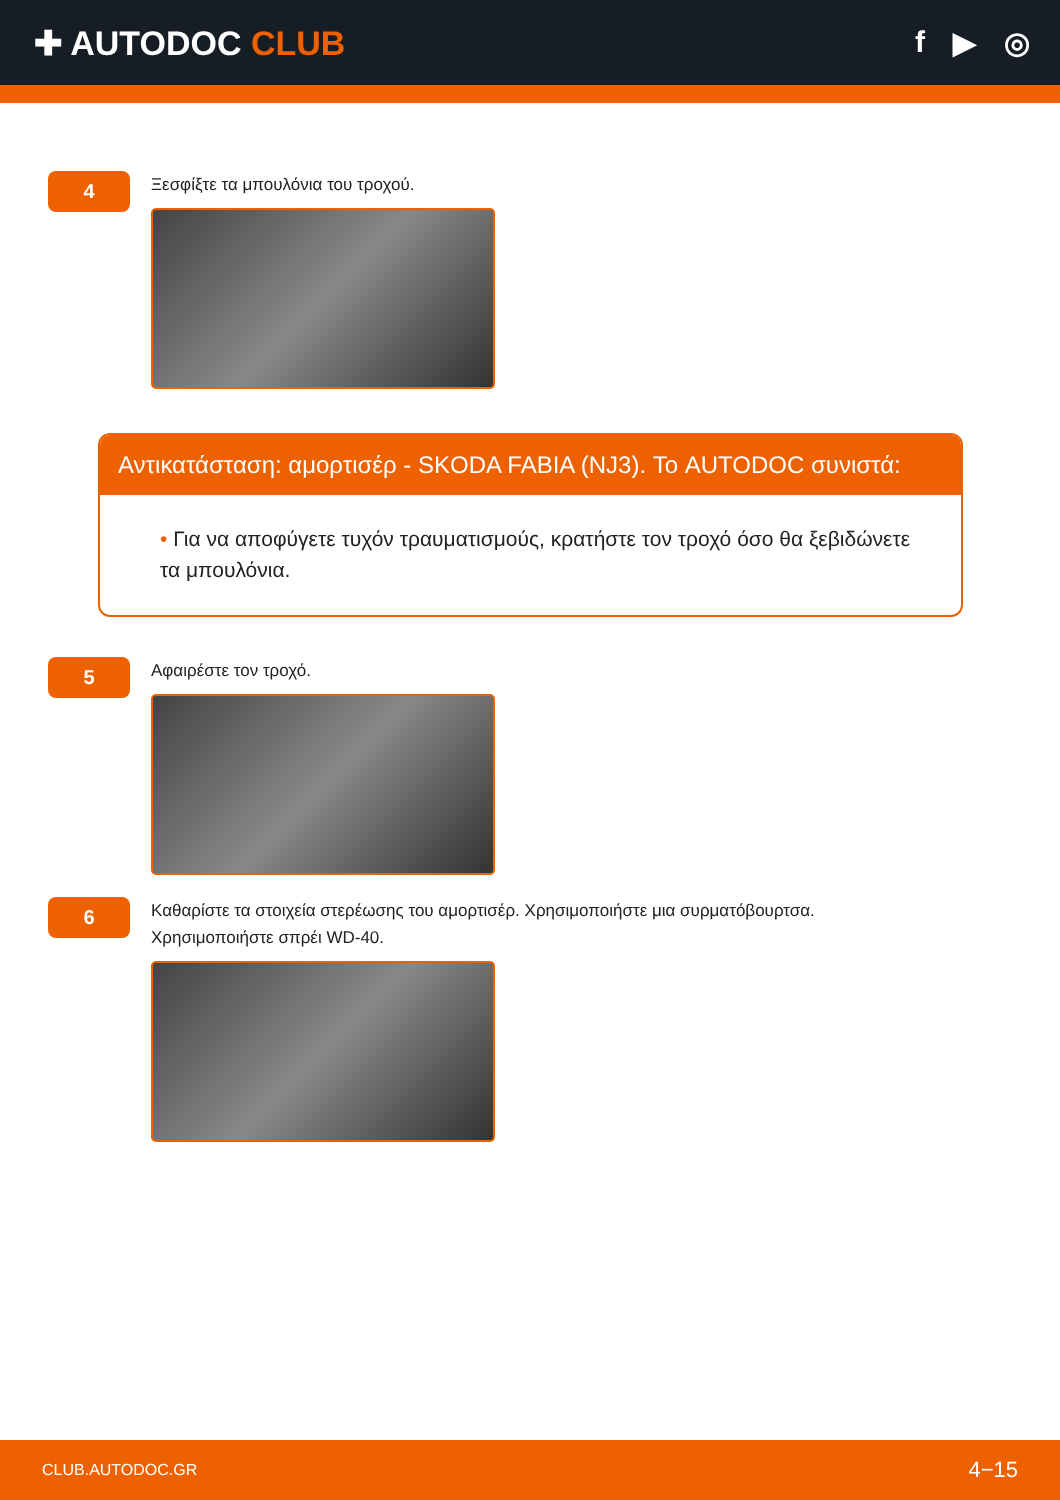✚ AUTODOC CLUB f ▶ ◎
4
Ξεσφίξτε τα μπουλόνια του τροχού.
Αντικατάσταση: αμορτισέρ - SKODA FABIA (NJ3). Το AUTODOC συνιστά:
• Για να αποφύγετε τυχόν τραυματισμούς, κρατήστε τον τροχό όσο θα ξεβιδώνετε τα μπουλόνια.
5
Αφαιρέστε τον τροχό.
6
Καθαρίστε τα στοιχεία στερέωσης του αμορτισέρ. Χρησιμοποιήστε μια συρματόβουρτσα.
Χρησιμοποιήστε σπρέι WD-40.
CLUB.AUTODOC.GR 4−15